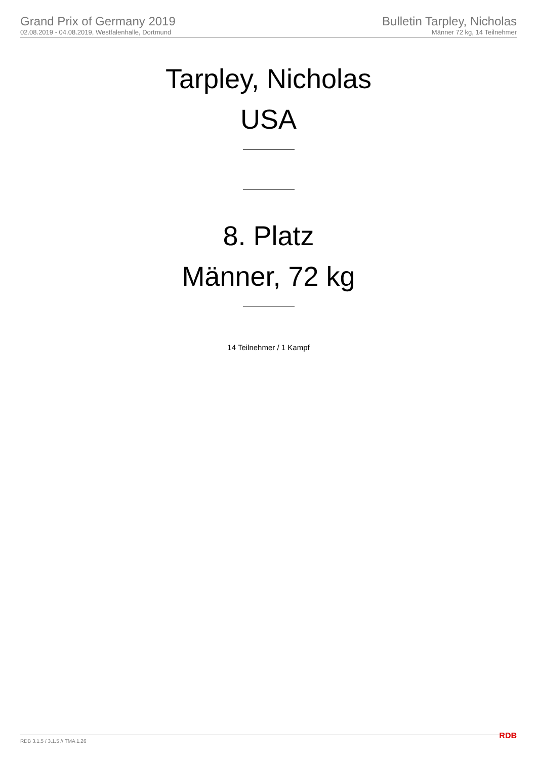Grand Prix of Germany 2019
02.08.2019 - 04.08.2019, Westfalenhalle, Dortmund
Bulletin Tarpley, Nicholas
Männer 72 kg, 14 Teilnehmer
Tarpley, Nicholas
USA
8. Platz
Männer, 72 kg
14 Teilnehmer / 1 Kampf
RDB 3.1.5 / 3.1.5 // TMA 1.26 RDB